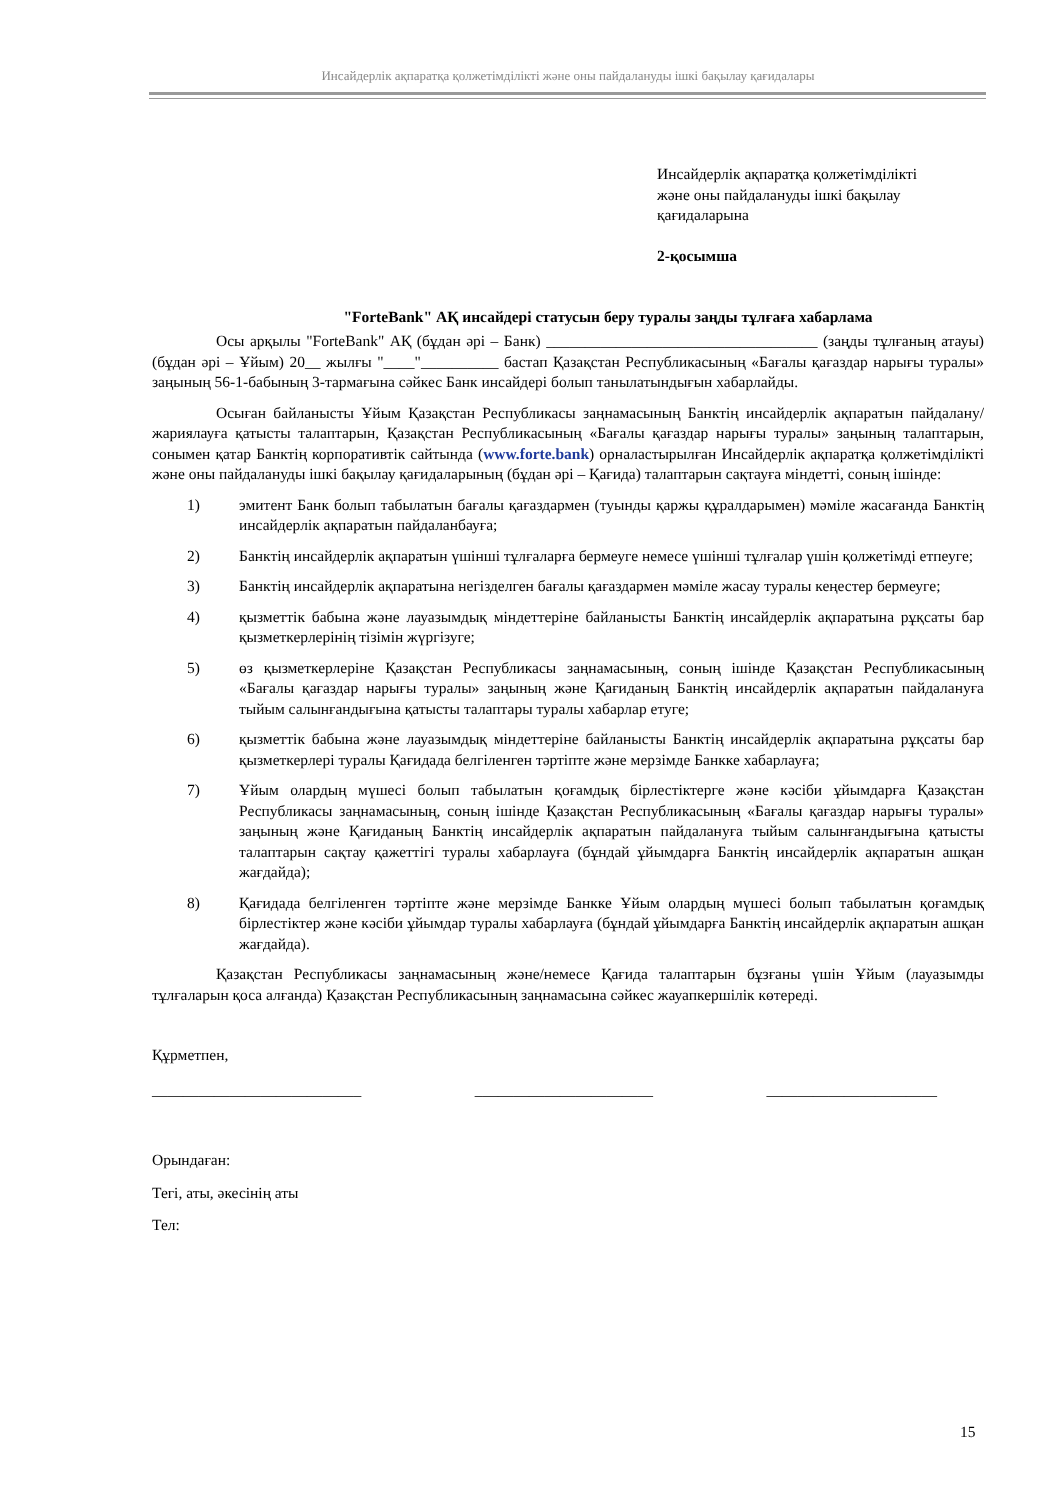Инсайдерлік ақпаратқа қолжетімділікті және оны пайдалануды ішкі бақылау қағидалары
Инсайдерлік ақпаратқа қолжетімділікті
және оны пайдалануды ішкі бақылау
қағидаларына
2-қосымша
"ForteBank" АҚ инсайдері статусын беру туралы заңды тұлғаға хабарлама
Осы арқылы "ForteBank" АҚ (бұдан әрі – Банк) ___________________________________ (заңды тұлғаның атауы) (бұдан әрі – Ұйым) 20__ жылғы "____"__________ бастап Қазақстан Республикасының «Бағалы қағаздар нарығы туралы» заңының 56-1-бабының 3-тармағына сәйкес Банк инсайдері болып танылатындығын хабарлайды.
Осыған байланысты Ұйым Қазақстан Республикасы заңнамасының Банктің инсайдерлік ақпаратын пайдалану/жариялауға қатысты талаптарын, Қазақстан Республикасының «Бағалы қағаздар нарығы туралы» заңының талаптарын, сонымен қатар Банктің корпоративтік сайтында (www.forte.bank) орналастырылған Инсайдерлік ақпаратқа қолжетімділікті және оны пайдалануды ішкі бақылау қағидаларының (бұдан әрі – Қағида) талаптарын сақтауға міндетті, соның ішінде:
1) эмитент Банк болып табылатын бағалы қағаздармен (туынды қаржы құралдарымен) мәміле жасағанда Банктің инсайдерлік ақпаратын пайдаланбауға;
2) Банктің инсайдерлік ақпаратын үшінші тұлғаларға бермеуге немесе үшінші тұлғалар үшін қолжетімді етпеуге;
3) Банктің инсайдерлік ақпаратына негізделген бағалы қағаздармен мәміле жасау туралы кеңестер бермеуге;
4) қызметтік бабына және лауазымдық міндеттеріне байланысты Банктің инсайдерлік ақпаратына рұқсаты бар қызметкерлерінің тізімін жүргізуге;
5) өз қызметкерлеріне Қазақстан Республикасы заңнамасының, соның ішінде Қазақстан Республикасының «Бағалы қағаздар нарығы туралы» заңының және Қағиданың Банктің инсайдерлік ақпаратын пайдалануға тыйым салынғандығына қатысты талаптары туралы хабарлар етуге;
6) қызметтік бабына және лауазымдық міндеттеріне байланысты Банктің инсайдерлік ақпаратына рұқсаты бар қызметкерлері туралы Қағидада белгіленген тәртіпте және мерзімде Банкке хабарлауға;
7) Ұйым олардың мүшесі болып табылатын қоғамдық бірлестіктерге және кәсіби ұйымдарға Қазақстан Республикасы заңнамасының, соның ішінде Қазақстан Республикасының «Бағалы қағаздар нарығы туралы» заңының және Қағиданың Банктің инсайдерлік ақпаратын пайдалануға тыйым салынғандығына қатысты талаптарын сақтау қажеттігі туралы хабарлауға (бұндай ұйымдарға Банктің инсайдерлік ақпаратын ашқан жағдайда);
8) Қағидада белгіленген тәртіпте және мерзімде Банкке Ұйым олардың мүшесі болып табылатын қоғамдық бірлестіктер және кәсіби ұйымдар туралы хабарлауға (бұндай ұйымдарға Банктің инсайдерлік ақпаратын ашқан жағдайда).
Қазақстан Республикасы заңнамасының және/немесе Қағида талаптарын бұзғаны үшін Ұйым (лауазымды тұлғаларын қоса алғанда) Қазақстан Республикасының заңнамасына сәйкес жауапкершілік көтереді.
Құрметпен,
___________________________ _______________________ ______________________
Орындаған:
Тегі, аты, әкесінің аты
Тел:
15